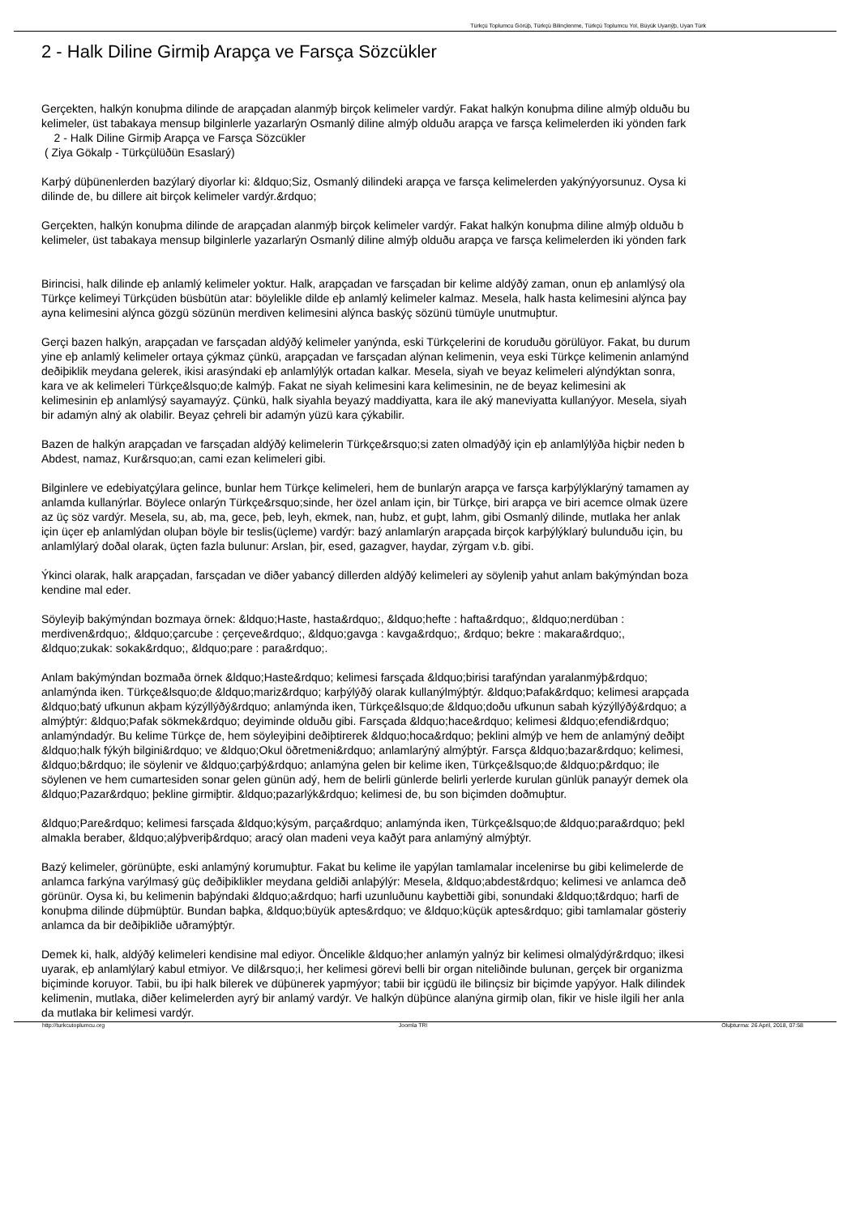Türkçü Toplumcu Görüþ, Türkçü Bilinçlenme, Türkçü Toplumcu Yol, Büyük Uyanýþ, Uyan Türk
2 - Halk Diline Girmiþ Arapça ve Farsça Sözcükler
Gerçekten, halkýn konuþma dilinde de arapçadan alanmýþ birçok kelimeler vardýr. Fakat halkýn konuþma diline almýþ olduðu bu
kelimeler, üst tabakaya mensup bilginlerle yazarlarýn Osmanlý diline almýþ olduðu arapça ve farsça kelimelerden iki yönden fark
2 - Halk Diline Girmiþ Arapça ve Farsça Sözcükler
( Ziya Gökalp - Türkçülüðün Esaslarý)
Karþý düþünenlerden bazýlarý diyorlar ki: &ldquo;Siz, Osmanlý dilindeki arapça ve farsça kelimelerden yakýnýyorsunuz. Oysa ki
dilinde de, bu dillere ait birçok kelimeler vardýr.&rdquo;
Gerçekten, halkýn konuþma dilinde de arapçadan alanmýþ birçok kelimeler vardýr. Fakat halkýn konuþma diline almýþ olduðu b
kelimeler, üst tabakaya mensup bilginlerle yazarlarýn Osmanlý diline almýþ olduðu arapça ve farsça kelimelerden iki yönden fark
Birincisi, halk dilinde eþ anlamlý kelimeler yoktur. Halk, arapçadan ve farsçadan bir kelime aldýðý zaman, onun eþ anlamlýsý ola
Türkçe kelimeyi Türkçüden büsbütün atar: böylelikle dilde eþ anlamlý kelimeler kalmaz. Mesela, halk hasta kelimesini alýnca þay
ayna kelimesini alýnca gözgü sözünün merdiven kelimesini alýnca baskýç sözünü tümüyle unutmuþtur.
Gerçi bazen halkýn, arapçadan ve farsçadan aldýðý kelimeler yanýnda, eski Türkçelerini de koruduðu görülüyor. Fakat, bu durum
yine eþ anlamlý kelimeler ortaya çýkmaz çünkü, arapçadan ve farsçadan alýnan kelimenin, veya eski Türkçe kelimenin anlamýnd
deðiþiklik meydana gelerek, ikisi arasýndaki eþ anlamlýlýk ortadan kalkar. Mesela, siyah ve beyaz kelimeleri alýndýktan sonra,
kara ve ak kelimeleri Türkçe&lsquo;de kalmýþ. Fakat ne siyah kelimesini kara kelimesinin, ne de beyaz kelimesini ak
kelimesinin eþ anlamlýsý sayamayýz. Çünkü, halk siyahla beyazý maddiyatta, kara ile aký maneviyatta kullanýyor. Mesela, siyah
bir adamýn alný ak olabilir. Beyaz çehreli bir adamýn yüzü kara çýkabilir.
Bazen de halkýn arapçadan ve farsçadan aldýðý kelimelerin Türkçe&rsquo;si zaten olmadýðý için eþ anlamlýlýða hiçbir neden b
Abdest, namaz, Kur&rsquo;an, cami ezan kelimeleri gibi.
Bilginlere ve edebiyatçýlara gelince, bunlar hem Türkçe kelimeleri, hem de bunlarýn arapça ve farsça karþýlýklarýný tamamen ay
anlamda kullanýrlar. Böylece onlarýn Türkçe&rsquo;sinde, her özel anlam için, bir Türkçe, biri arapça ve biri acemce olmak üzere
az üç söz vardýr. Mesela, su, ab, ma, gece, þeb, leyh, ekmek, nan, hubz, et guþt, lahm, gibi Osmanlý dilinde, mutlaka her anlak
için üçer eþ anlamlýdan oluþan böyle bir teslis(üçleme) vardýr: bazý anlamlarýn arapçada birçok karþýlýklarý bulunduðu için, bu
anlamlýlarý doðal olarak, üçten fazla bulunur: Arslan, þir, esed, gazagver, haydar, zýrgam v.b. gibi.
Ýkinci olarak, halk arapçadan, farsçadan ve diðer yabancý dillerden aldýðý kelimeleri ay söyleniþ yahut anlam bakýmýndan boza
kendine mal eder.
Söyleyiþ bakýmýndan bozmaya örnek: &ldquo;Haste, hasta&rdquo;, &ldquo;hefte : hafta&rdquo;, &ldquo;nerdüban :
merdiven&rdquo;, &ldquo;çarcube : çerçeve&rdquo;, &ldquo;gavga : kavga&rdquo;, &rdquo; bekre : makara&rdquo;,
&ldquo;zukak: sokak&rdquo;, &ldquo;pare : para&rdquo;.
Anlam bakýmýndan bozmaða örnek &ldquo;Haste&rdquo; kelimesi farsçada &ldquo;birisi tarafýndan yaralanmýþ&rdquo;
anlamýnda iken. Türkçe&lsquo;de &ldquo;mariz&rdquo; karþýlýðý olarak kullanýlmýþtýr. &ldquo;Þafak&rdquo; kelimesi arapçada
&ldquo;batý ufkunun akþam kýzýllýðý&rdquo; anlamýnda iken, Türkçe&lsquo;de &ldquo;doðu ufkunun sabah kýzýllýðý&rdquo; a
almýþtýr: &ldquo;Þafak sökmek&rdquo; deyiminde olduðu gibi. Farsçada &ldquo;hace&rdquo; kelimesi &ldquo;efendi&rdquo;
anlamýndadýr. Bu kelime Türkçe de, hem söyleyiþini deðiþtirerek &ldquo;hoca&rdquo; þeklini almýþ ve hem de anlamýný deðiþt
&ldquo;halk fýkýh bilgini&rdquo; ve &ldquo;Okul öðretmeni&rdquo; anlamlarýný almýþtýr. Farsça &ldquo;bazar&rdquo; kelimesi,
&ldquo;b&rdquo; ile söylenir ve &ldquo;çarþý&rdquo; anlamýna gelen bir kelime iken, Türkçe&lsquo;de &ldquo;p&rdquo; ile
söylenen ve hem cumartesiden sonar gelen günün adý, hem de belirli günlerde belirli yerlerde kurulan günlük panayýr demek ola
&ldquo;Pazar&rdquo; þekline girmiþtir. &ldquo;pazarlýk&rdquo; kelimesi de, bu son biçimden doðmuþtur.
&ldquo;Pare&rdquo; kelimesi farsçada &ldquo;kýsým, parça&rdquo; anlamýnda iken, Türkçe&lsquo;de &ldquo;para&rdquo; þekl
almakla beraber, &ldquo;alýþveriþ&rdquo; aracý olan madeni veya kaðýt para anlamýný almýþtýr.
Bazý kelimeler, görünüþte, eski anlamýný korumuþtur. Fakat bu kelime ile yapýlan tamlamalar incelenirse bu gibi kelimelerde de
anlamca farkýna varýlmasý güç deðiþiklikler meydana geldiði anlaþýlýr: Mesela, &ldquo;abdest&rdquo; kelimesi ve anlamca deð
görünür. Oysa ki, bu kelimenin baþýndaki &ldquo;a&rdquo; harfi uzunluðunu kaybettiði gibi, sonundaki &ldquo;t&rdquo; harfi de
konuþma dilinde düþmüþtür. Bundan baþka, &ldquo;büyük aptes&rdquo; ve &ldquo;küçük aptes&rdquo; gibi tamlamalar gösteriy
anlamca da bir deðiþikliðe uðramýþtýr.
Demek ki, halk, aldýðý kelimeleri kendisine mal ediyor. Öncelikle &ldquo;her anlamýn yalnýz bir kelimesi olmalýdýr&rdquo; ilkesi
uyarak, eþ anlamlýlarý kabul etmiyor. Ve dil&rsquo;i, her kelimesi görevi belli bir organ niteliðinde bulunan, gerçek bir organizma
biçiminde koruyor. Tabii, bu iþi halk bilerek ve düþünerek yapmýyor; tabii bir içgüdü ile bilinçsiz bir biçimde yapýyor. Halk dilindek
kelimenin, mutlaka, diðer kelimelerden ayrý bir anlamý vardýr. Ve halkýn düþünce alanýna girmiþ olan, fikir ve hisle ilgili her anla
da mutlaka bir kelimesi vardýr.
http://turkcutoplumcu.org Joomla TR! Oluþturma: 26 April, 2018, 07:58